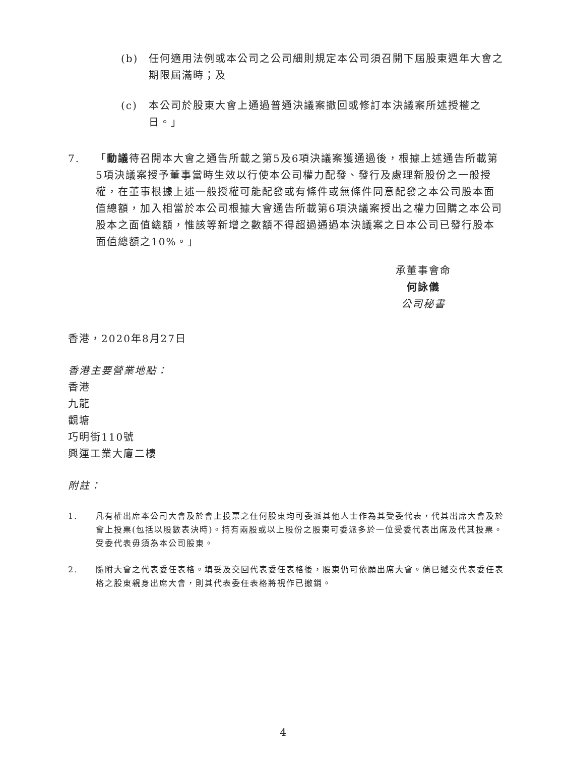(b) 任何適用法例或本公司之公司細則規定本公司須召開下屆股東週年大會之期限屆滿時；及
(c) 本公司於股東大會上通過普通決議案撤回或修訂本決議案所述授權之日。」
7. 「動議待召開本大會之通告所載之第5及6項決議案獲通過後，根據上述通告所載第5項決議案授予董事當時生效以行使本公司權力配發、發行及處理新股份之一般授權，在董事根據上述一般授權可能配發或有條件或無條件同意配發之本公司股本面值總額，加入相當於本公司根據大會通告所載第6項決議案授出之權力回購之本公司股本之面值總額，惟該等新增之數額不得超過通過本決議案之日本公司已發行股本面值總額之10%。」
承董事會命
何詠儀
公司秘書
香港，2020年8月27日
香港主要營業地點：
香港
九龍
觀塘
巧明街110號
興運工業大廈二樓
附註：
1. 凡有權出席本公司大會及於會上投票之任何股東均可委派其他人士作為其受委代表，代其出席大會及於會上投票(包括以股數表決時)。持有兩股或以上股份之股東可委派多於一位受委代表出席及代其投票。受委代表毋須為本公司股東。
2. 隨附大會之代表委任表格。填妥及交回代表委任表格後，股東仍可依願出席大會。倘已遞交代表委任表格之股東親身出席大會，則其代表委任表格將視作已撤銷。
4